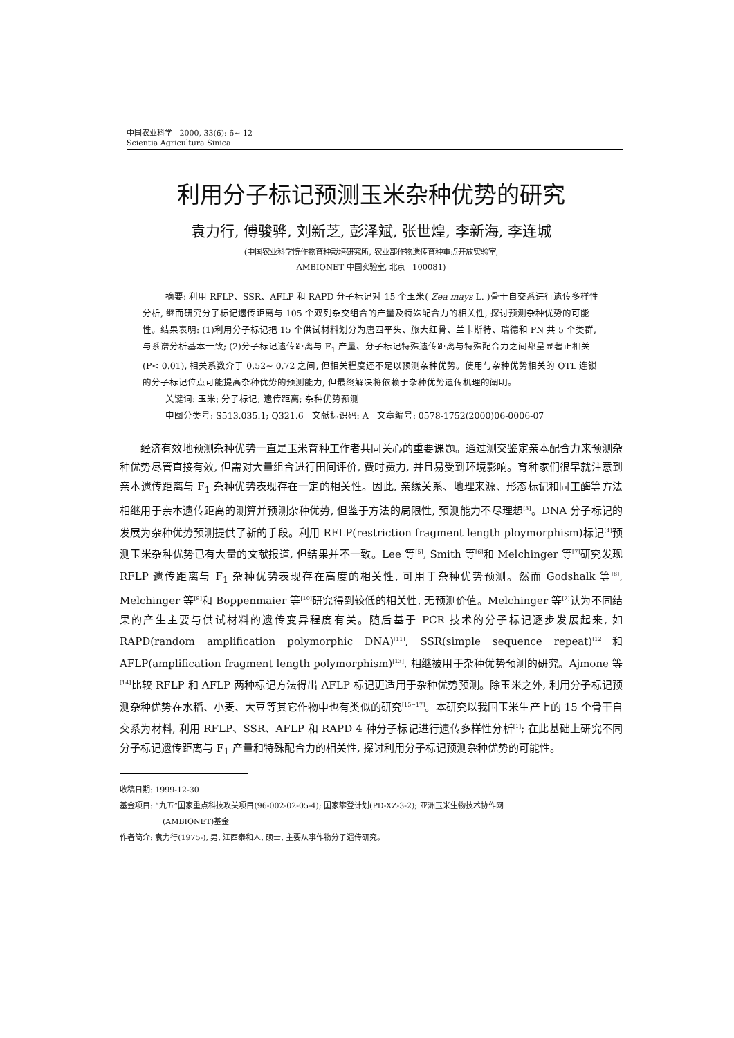中国农业科学 2000, 33(6): 6~ 12
Scientia Agricultura Sinica
利用分子标记预测玉米杂种优势的研究
袁力行, 傅骏骅, 刘新芝, 彭泽斌, 张世煌, 李新海, 李连城
(中国农业科学院作物育种栽培研究所, 农业部作物遗传育种重点开放实验室,
AMBIONET 中国实验室, 北京 100081)
摘要: 利用 RFLP、SSR、AFLP 和 RAPD 分子标记对 15 个玉米( Zea mays L. )骨干自交系进行遗传多样性分析, 继而研究分子标记遗传距离与 105 个双列杂交组合的产量及特殊配合力的相关性, 探讨预测杂种优势的可能性。结果表明: (1)利用分子标记把 15 个供试材料划分为唐四平头、旅大红骨、兰卡斯特、瑞德和 PN 共 5 个类群, 与系谱分析基本一致; (2)分子标记遗传距离与 F<sub>1</sub> 产量、分子标记特殊遗传距离与特殊配合力之间都呈显著正相关 (P< 0.01), 相关系数介于 0.52~ 0.72 之间, 但相关程度还不足以预测杂种优势。使用与杂种优势相关的 QTL 连锁的分子标记位点可能提高杂种优势的预测能力, 但最终解决将依赖于杂种优势遗传机理的阐明。
关键词: 玉米; 分子标记; 遗传距离; 杂种优势预测
中图分类号: S513.035.1; Q321.6 文献标识码: A 文章编号: 0578-1752(2000)06-0006-07
经济有效地预测杂种优势一直是玉米育种工作者共同关心的重要课题。通过测交鉴定亲本配合力来预测杂种优势尽管直接有效, 但需对大量组合进行田间评价, 费时费力, 并且易受到环境影响。育种家们很早就注意到亲本遗传距离与 F<sub>1</sub> 杂种优势表现存在一定的相关性。因此, 亲缘关系、地理来源、形态标记和同工酶等方法相继用于亲本遗传距离的测算并预测杂种优势, 但鉴于方法的局限性, 预测能力不尽理想<sup>[3]</sup>。DNA 分子标记的发展为杂种优势预测提供了新的手段。利用 RFLP(restriction fragment length ploymorphism)标记<sup>[4]</sup>预测玉米杂种优势已有大量的文献报道, 但结果并不一致。Lee 等<sup>[5]</sup>, Smith 等<sup>[6]</sup>和 Melchinger 等<sup>[7]</sup>研究发现 RFLP 遗传距离与 F<sub>1</sub> 杂种优势表现存在高度的相关性, 可用于杂种优势预测。然而 Godshalk 等<sup>[8]</sup>, Melchinger 等<sup>[9]</sup>和 Boppenmaier 等<sup>[10]</sup>研究得到较低的相关性, 无预测价值。Melchinger 等<sup>[7]</sup>认为不同结果的产生主要与供试材料的遗传变异程度有关。随后基于 PCR 技术的分子标记逐步发展起来, 如 RAPD(random amplification polymorphic DNA)<sup>[11]</sup>, SSR(simple sequence repeat)<sup>[12]</sup>和 AFLP(amplification fragment length polymorphism)<sup>[13]</sup>, 相继被用于杂种优势预测的研究。Ajmone 等<sup>[14]</sup>比较 RFLP 和 AFLP 两种标记方法得出 AFLP 标记更适用于杂种优势预测。除玉米之外, 利用分子标记预测杂种优势在水稻、小麦、大豆等其它作物中也有类似的研究<sup>[15~17]</sup>。本研究以我国玉米生产上的 15 个骨干自交系为材料, 利用 RFLP、SSR、AFLP 和 RAPD 4 种分子标记进行遗传多样性分析<sup>[1]</sup>; 在此基础上研究不同分子标记遗传距离与 F<sub>1</sub> 产量和特殊配合力的相关性, 探讨利用分子标记预测杂种优势的可能性。
收稿日期: 1999-12-30
基金项目: “九五”国家重点科技攻关项目(96-002-02-05-4); 国家攀登计划(PD-XZ-3-2); 亚洲玉米生物技术协作网
(AMBIONET)基金
作者简介: 袁力行(1975-), 男, 江西泰和人, 硕士, 主要从事作物分子遗传研究。